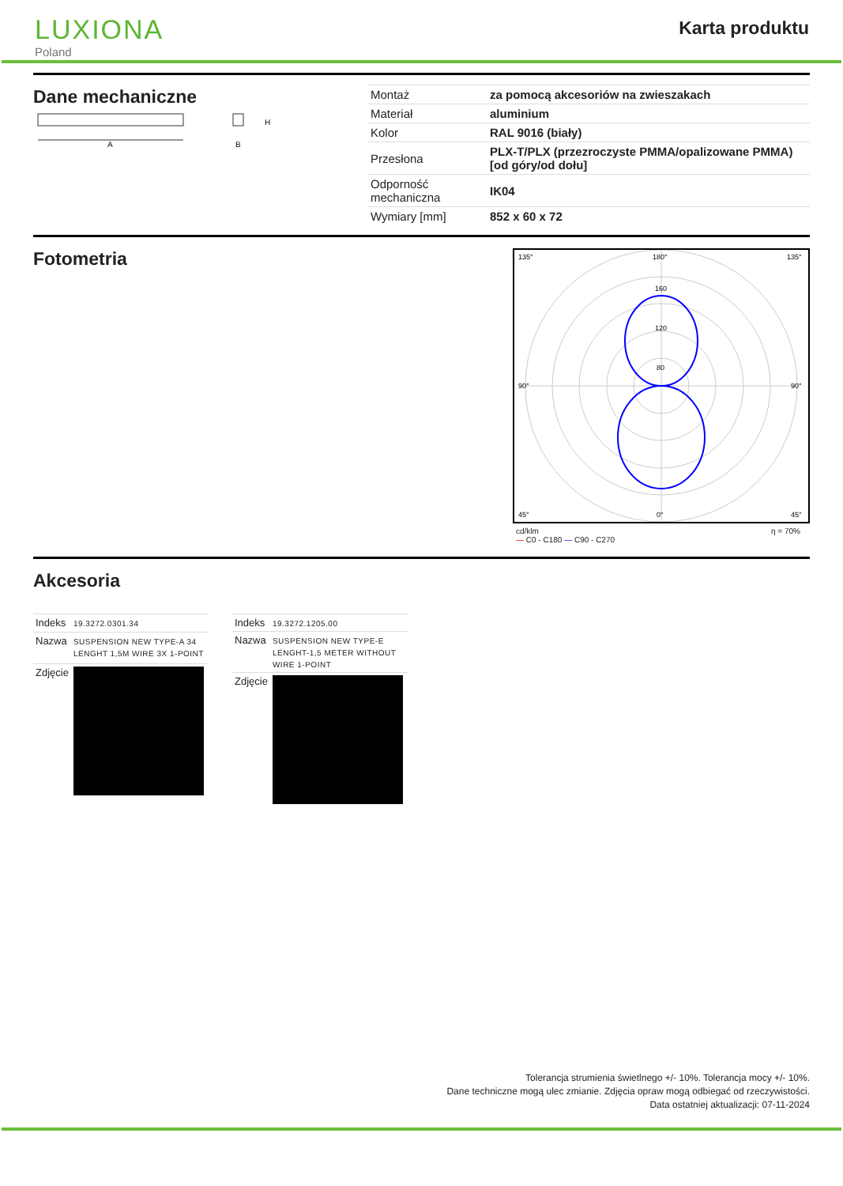LUXIONA
Poland
Karta produktu
Dane mechaniczne
A
H
B
| Montaż | za pomocą akcesoriów na zwieszakach |
| Materiał | aluminium |
| Kolor | RAL 9016 (biały) |
| Przesłona | PLX-T/PLX (przezroczyste PMMA/opalizowane PMMA) [od góry/od dołu] |
| Odporność mechaniczna | IK04 |
| Wymiary [mm] | 852 x 60 x 72 |
Fotometria
135°
180°
135°
160
120
80
90°
90°
45°
0°
45°
cd/klm
— C0 - C180 — C90 - C270 η = 70%
Akcesoria
| Indeks | 19.3272.0301.34 |
| Nazwa | SUSPENSION NEW TYPE-A 34 LENGHT 1,5M WIRE 3X 1-POINT |
| Zdjęcie | |
| Indeks | 19.3272.1205.00 |
| Nazwa | SUSPENSION NEW TYPE-E LENGHT-1,5 METER WITHOUT WIRE 1-POINT |
| Zdjęcie | |
Tolerancja strumienia świetlnego +/- 10%. Tolerancja mocy +/- 10%.
Dane techniczne mogą ulec zmianie. Zdjęcia opraw mogą odbiegać od rzeczywistości.
Data ostatniej aktualizacji: 07-11-2024